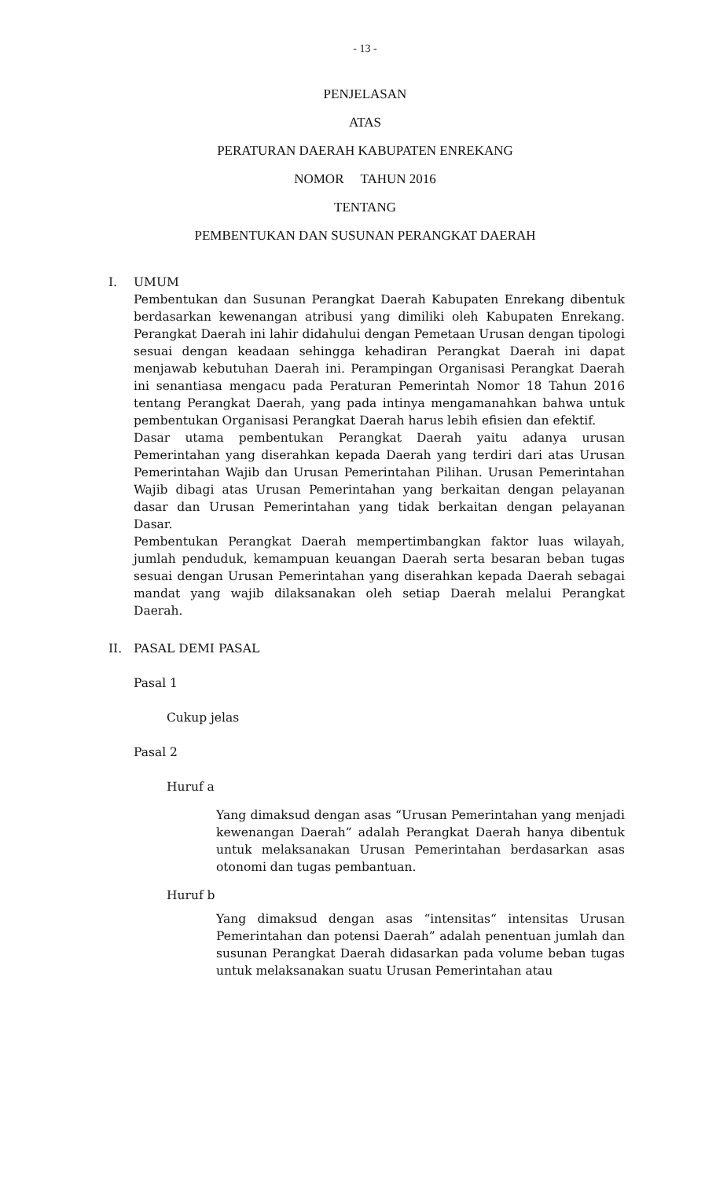- 13 -
PENJELASAN
ATAS
PERATURAN DAERAH KABUPATEN ENREKANG
NOMOR TAHUN 2016
TENTANG
PEMBENTUKAN DAN SUSUNAN PERANGKAT DAERAH
I. UMUM
Pembentukan dan Susunan Perangkat Daerah Kabupaten Enrekang dibentuk berdasarkan kewenangan atribusi yang dimiliki oleh Kabupaten Enrekang. Perangkat Daerah ini lahir didahului dengan Pemetaan Urusan dengan tipologi sesuai dengan keadaan sehingga kehadiran Perangkat Daerah ini dapat menjawab kebutuhan Daerah ini. Perampingan Organisasi Perangkat Daerah ini senantiasa mengacu pada Peraturan Pemerintah Nomor 18 Tahun 2016 tentang Perangkat Daerah, yang pada intinya mengamanahkan bahwa untuk pembentukan Organisasi Perangkat Daerah harus lebih efisien dan efektif.
Dasar utama pembentukan Perangkat Daerah yaitu adanya urusan Pemerintahan yang diserahkan kepada Daerah yang terdiri dari atas Urusan Pemerintahan Wajib dan Urusan Pemerintahan Pilihan. Urusan Pemerintahan Wajib dibagi atas Urusan Pemerintahan yang berkaitan dengan pelayanan dasar dan Urusan Pemerintahan yang tidak berkaitan dengan pelayanan Dasar.
Pembentukan Perangkat Daerah mempertimbangkan faktor luas wilayah, jumlah penduduk, kemampuan keuangan Daerah serta besaran beban tugas sesuai dengan Urusan Pemerintahan yang diserahkan kepada Daerah sebagai mandat yang wajib dilaksanakan oleh setiap Daerah melalui Perangkat Daerah.
II. PASAL DEMI PASAL
Pasal 1
Cukup jelas
Pasal 2
Huruf a
Yang dimaksud dengan asas “Urusan Pemerintahan yang menjadi kewenangan Daerah” adalah Perangkat Daerah hanya dibentuk untuk melaksanakan Urusan Pemerintahan berdasarkan asas otonomi dan tugas pembantuan.
Huruf b
Yang dimaksud dengan asas “intensitas“ intensitas Urusan Pemerintahan dan potensi Daerah” adalah penentuan jumlah dan susunan Perangkat Daerah didasarkan pada volume beban tugas untuk melaksanakan suatu Urusan Pemerintahan atau